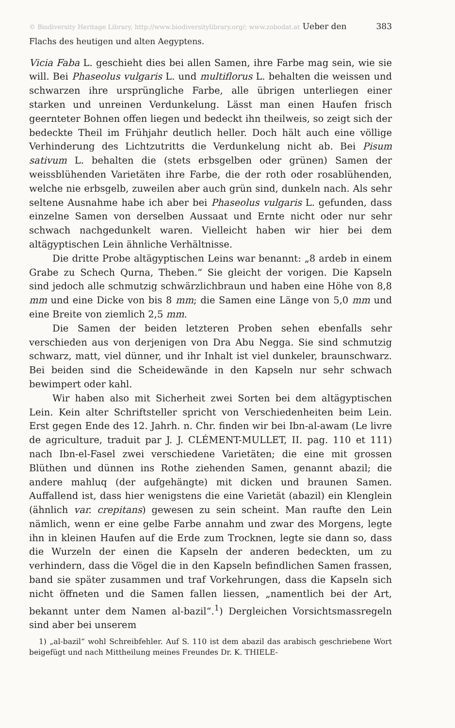© Biodiversity Heritage Library, http://www.biodiversitylibrary.org/; www.zobodat.at Ueber den Flachs des heutigen und alten Aegyptens. 383
Vicia Faba L. geschieht dies bei allen Samen, ihre Farbe mag sein, wie sie will. Bei Phaseolus vulgaris L. und multiflorus L. behalten die weissen und schwarzen ihre ursprüngliche Farbe, alle übrigen unterliegen einer starken und unreinen Verdunkelung. Lässt man einen Haufen frisch geernteter Bohnen offen liegen und bedeckt ihn theilweis, so zeigt sich der bedeckte Theil im Frühjahr deutlich heller. Doch hält auch eine völlige Verhinderung des Lichtzutritts die Verdunkelung nicht ab. Bei Pisum sativum L. behalten die (stets erbsgelben oder grünen) Samen der weissblühenden Varietäten ihre Farbe, die der roth oder rosablühenden, welche nie erbsgelb, zuweilen aber auch grün sind, dunkeln nach. Als sehr seltene Ausnahme habe ich aber bei Phaseolus vulgaris L. gefunden, dass einzelne Samen von derselben Aussaat und Ernte nicht oder nur sehr schwach nachgedunkelt waren. Vielleicht haben wir hier bei dem altägyptischen Lein ähnliche Verhältnisse.
Die dritte Probe altägyptischen Leins war benannt: „8 ardeb in einem Grabe zu Schech Qurna, Theben.“ Sie gleicht der vorigen. Die Kapseln sind jedoch alle schmutzig schwärzlichbraun und haben eine Höhe von 8,8 mm und eine Dicke von bis 8 mm; die Samen eine Länge von 5,0 mm und eine Breite von ziemlich 2,5 mm.
Die Samen der beiden letzteren Proben sehen ebenfalls sehr verschieden aus von derjenigen von Dra Abu Negga. Sie sind schmutzig schwarz, matt, viel dünner, und ihr Inhalt ist viel dunkeler, braunschwarz. Bei beiden sind die Scheidewände in den Kapseln nur sehr schwach bewimpert oder kahl.
Wir haben also mit Sicherheit zwei Sorten bei dem altägyptischen Lein. Kein alter Schriftsteller spricht von Verschiedenheiten beim Lein. Erst gegen Ende des 12. Jahrh. n. Chr. finden wir bei Ibn-al-awam (Le livre de agriculture, traduit par J. J. CLÉMENT-MULLET, II. pag. 110 et 111) nach Ibn-el-Fasel zwei verschiedene Varietäten; die eine mit grossen Blüthen und dünnen ins Rothe ziehenden Samen, genannt abazil; die andere mahluq (der aufgehängte) mit dicken und braunen Samen. Auffallend ist, dass hier wenigstens die eine Varietät (abazil) ein Klenglein (ähnlich var. crepitans) gewesen zu sein scheint. Man raufte den Lein nämlich, wenn er eine gelbe Farbe annahm und zwar des Morgens, legte ihn in kleinen Haufen auf die Erde zum Trocknen, legte sie dann so, dass die Wurzeln der einen die Kapseln der anderen bedeckten, um zu verhindern, dass die Vögel die in den Kapseln befindlichen Samen frassen, band sie später zusammen und traf Vorkehrungen, dass die Kapseln sich nicht öffneten und die Samen fallen liessen, „namentlich bei der Art, bekannt unter dem Namen al-bazil“.<sup>1</sup>) Dergleichen Vorsichtsmassregeln sind aber bei unserem
1) „al-bazil“ wohl Schreibfehler. Auf S. 110 ist dem abazil das arabisch geschriebene Wort beigefügt und nach Mittheilung meines Freundes Dr. K. THIELE-